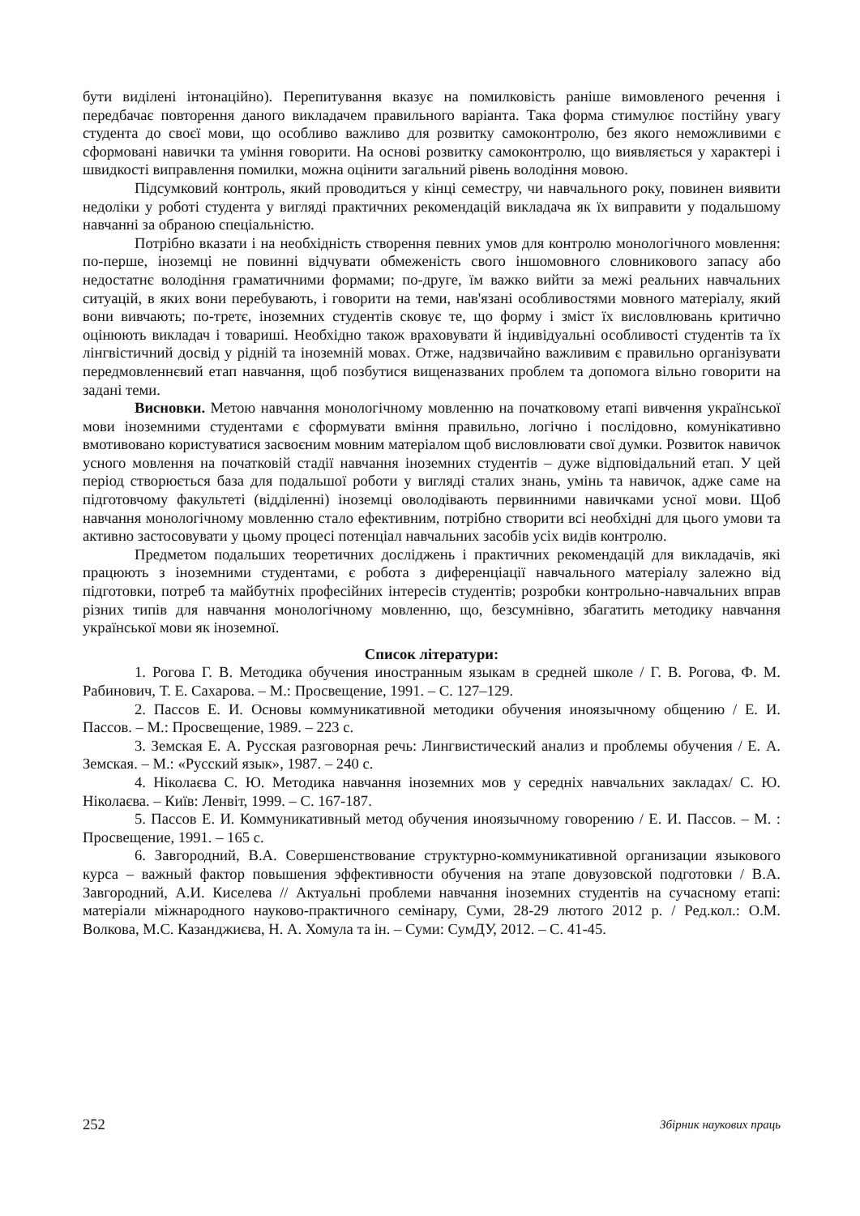бути виділені інтонаційно). Перепитування вказує на помилковість раніше вимовленого речення і передбачає повторення даного викладачем правильного варіанта. Така форма стимулює постійну увагу студента до своєї мови, що особливо важливо для розвитку самоконтролю, без якого неможливими є сформовані навички та уміння говорити. На основі розвитку самоконтролю, що виявляється у характері і швидкості виправлення помилки, можна оцінити загальний рівень володіння мовою.
Підсумковий контроль, який проводиться у кінці семестру, чи навчального року, повинен виявити недоліки у роботі студента у вигляді практичних рекомендацій викладача як їх виправити у подальшому навчанні за обраною спеціальністю.
Потрібно вказати і на необхідність створення певних умов для контролю монологічного мовлення: по-перше, іноземці не повинні відчувати обмеженість свого іншомовного словникового запасу або недостатнє володіння граматичними формами; по-друге, їм важко вийти за межі реальних навчальних ситуацій, в яких вони перебувають, і говорити на теми, нав'язані особливостями мовного матеріалу, який вони вивчають; по-третє, іноземних студентів сковує те, що форму і зміст їх висловлювань критично оцінюють викладач і товариші. Необхідно також враховувати й індивідуальні особливості студентів та їх лінгвістичний досвід у рідній та іноземній мовах. Отже, надзвичайно важливим є правильно організувати передмовленнєвий етап навчання, щоб позбутися вищеназваних проблем та допомога вільно говорити на задані теми.
Висновки. Метою навчання монологічному мовленню на початковому етапі вивчення української мови іноземними студентами є сформувати вміння правильно, логічно і послідовно, комунікативно вмотивовано користуватися засвоєним мовним матеріалом щоб висловлювати свої думки. Розвиток навичок усного мовлення на початковій стадії навчання іноземних студентів – дуже відповідальний етап. У цей період створюється база для подальшої роботи у вигляді сталих знань, умінь та навичок, адже саме на підготовчому факультеті (відділенні) іноземці оволодівають первинними навичками усної мови. Щоб навчання монологічному мовленню стало ефективним, потрібно створити всі необхідні для цього умови та активно застосовувати у цьому процесі потенціал навчальних засобів усіх видів контролю.
Предметом подальших теоретичних досліджень і практичних рекомендацій для викладачів, які працюють з іноземними студентами, є робота з диференціації навчального матеріалу залежно від підготовки, потреб та майбутніх професійних інтересів студентів; розробки контрольно-навчальних вправ різних типів для навчання монологічному мовленню, що, безсумнівно, збагатить методику навчання української мови як іноземної.
Список літератури:
1. Рогова Г. В. Методика обучения иностранным языкам в средней школе / Г. В. Рогова, Ф. М. Рабинович, Т. Е. Сахарова. – М.: Просвещение, 1991. – С. 127–129.
2. Пассов Е. И. Основы коммуникативной методики обучения иноязычному общению / Е. И. Пассов. – М.: Просвещение, 1989. – 223 с.
3. Земская Е. А. Русская разговорная речь: Лингвистический анализ и проблемы обучения / Е. А. Земская. – М.: «Русский язык», 1987. – 240 с.
4. Ніколаєва С. Ю. Методика навчання іноземних мов у середніх навчальних закладах/ С. Ю. Ніколаєва. – Київ: Ленвіт, 1999. – С. 167-187.
5. Пассов Е. И. Коммуникативный метод обучения иноязычному говорению / Е. И. Пассов. – М. : Просвещение, 1991. – 165 с.
6. Завгородний, В.А. Совершенствование структурно-коммуникативной организации языкового курса – важный фактор повышения эффективности обучения на этапе довузовской подготовки / В.А. Завгородний, А.И. Киселева // Актуальні проблеми навчання іноземних студентів на сучасному етапі: матеріали міжнародного науково-практичного семінару, Суми, 28-29 лютого 2012 р. / Ред.кол.: О.М. Волкова, М.С. Казанджиєва, Н. А. Хомула та ін. – Суми: СумДУ, 2012. – С. 41-45.
252 Збірник наукових праць